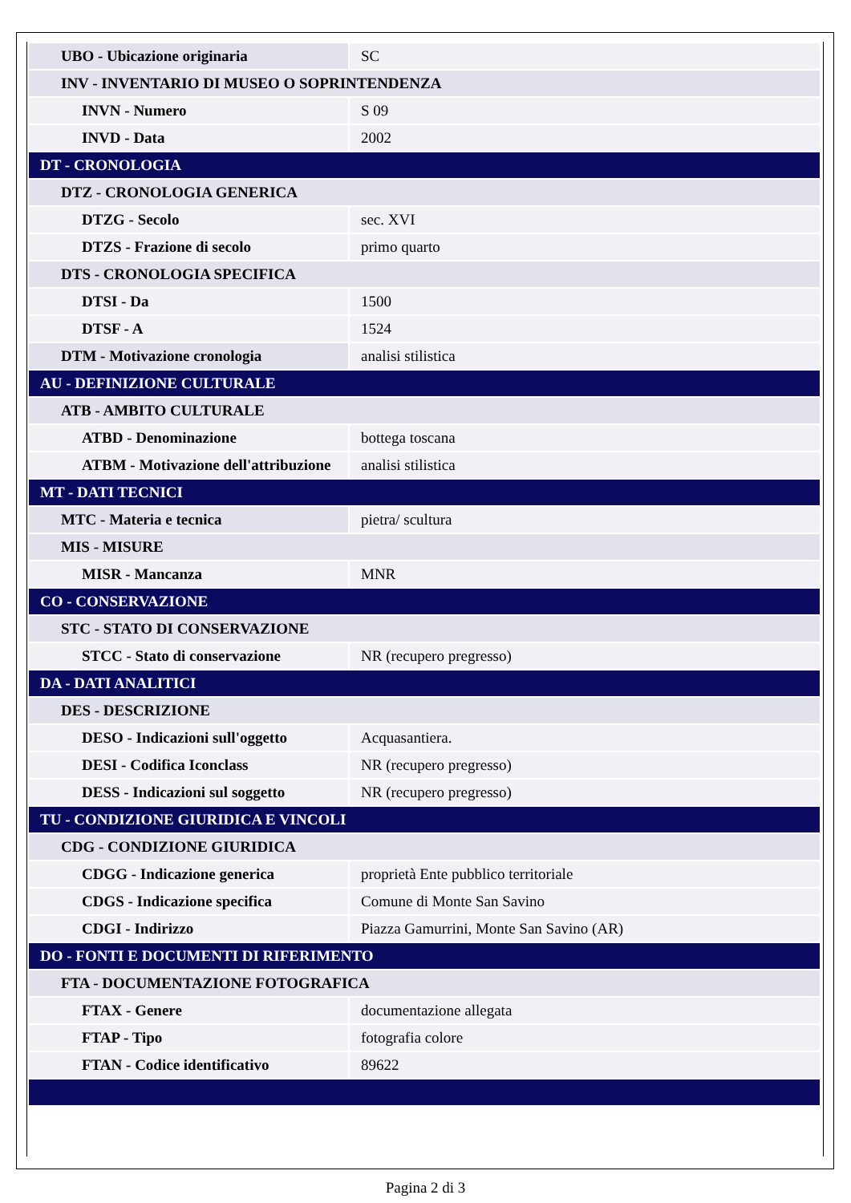| UBO - Ubicazione originaria | SC |
| INV - INVENTARIO DI MUSEO O SOPRINTENDENZA | |
| INVN - Numero | S 09 |
| INVD - Data | 2002 |
| DT - CRONOLOGIA | |
| DTZ - CRONOLOGIA GENERICA | |
| DTZG - Secolo | sec. XVI |
| DTZS - Frazione di secolo | primo quarto |
| DTS - CRONOLOGIA SPECIFICA | |
| DTSI - Da | 1500 |
| DTSF - A | 1524 |
| DTM - Motivazione cronologia | analisi stilistica |
| AU - DEFINIZIONE CULTURALE | |
| ATB - AMBITO CULTURALE | |
| ATBD - Denominazione | bottega toscana |
| ATBM - Motivazione dell'attribuzione | analisi stilistica |
| MT - DATI TECNICI | |
| MTC - Materia e tecnica | pietra/ scultura |
| MIS - MISURE | |
| MISR - Mancanza | MNR |
| CO - CONSERVAZIONE | |
| STC - STATO DI CONSERVAZIONE | |
| STCC - Stato di conservazione | NR (recupero pregresso) |
| DA - DATI ANALITICI | |
| DES - DESCRIZIONE | |
| DESO - Indicazioni sull'oggetto | Acquasantiera. |
| DESI - Codifica Iconclass | NR (recupero pregresso) |
| DESS - Indicazioni sul soggetto | NR (recupero pregresso) |
| TU - CONDIZIONE GIURIDICA E VINCOLI | |
| CDG - CONDIZIONE GIURIDICA | |
| CDGG - Indicazione generica | proprietà Ente pubblico territoriale |
| CDGS - Indicazione specifica | Comune di Monte San Savino |
| CDGI - Indirizzo | Piazza Gamurrini, Monte San Savino (AR) |
| DO - FONTI E DOCUMENTI DI RIFERIMENTO | |
| FTA - DOCUMENTAZIONE FOTOGRAFICA | |
| FTAX - Genere | documentazione allegata |
| FTAP - Tipo | fotografia colore |
| FTAN - Codice identificativo | 89622 |
Pagina 2 di 3